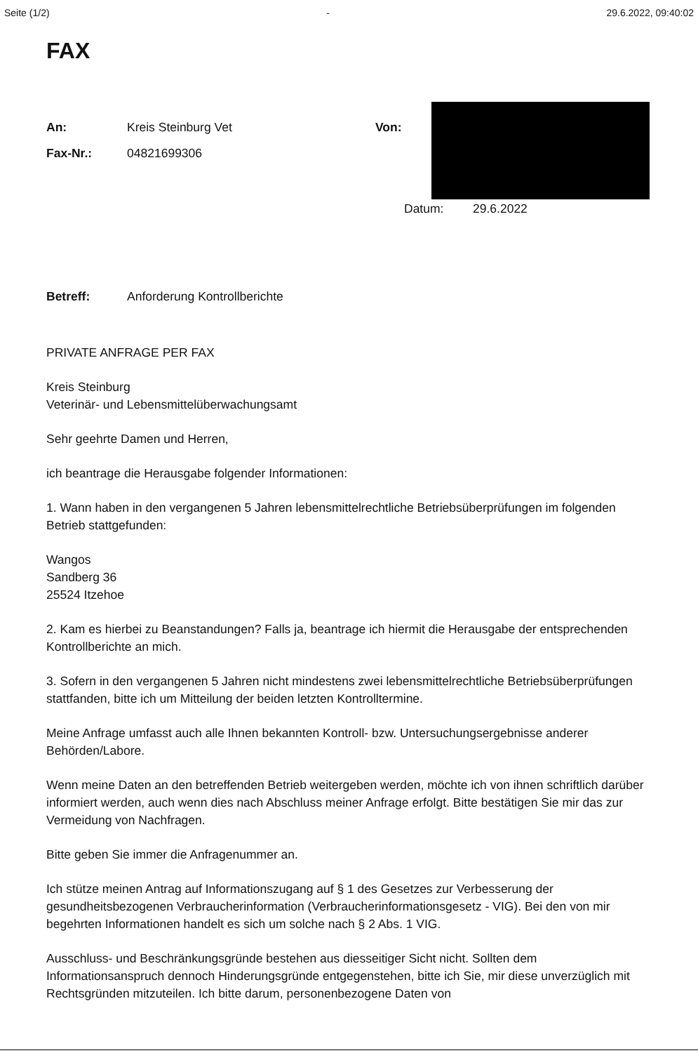Seite (1/2) - 29.6.2022, 09:40:02
FAX
An: Kreis Steinburg Vet
Fax-Nr.: 04821699306
Von:
Datum: 29.6.2022
Betreff: Anforderung Kontrollberichte
PRIVATE ANFRAGE PER FAX
Kreis Steinburg
Veterinär- und Lebensmittelüberwachungsamt
Sehr geehrte Damen und Herren,
ich beantrage die Herausgabe folgender Informationen:
1. Wann haben in den vergangenen 5 Jahren lebensmittelrechtliche Betriebsüberprüfungen im folgenden Betrieb stattgefunden:
Wangos
Sandberg 36
25524 Itzehoe
2. Kam es hierbei zu Beanstandungen? Falls ja, beantrage ich hiermit die Herausgabe der entsprechenden Kontrollberichte an mich.
3. Sofern in den vergangenen 5 Jahren nicht mindestens zwei lebensmittelrechtliche Betriebsüberprüfungen stattfanden, bitte ich um Mitteilung der beiden letzten Kontrolltermine.
Meine Anfrage umfasst auch alle Ihnen bekannten Kontroll- bzw. Untersuchungsergebnisse anderer Behörden/Labore.
Wenn meine Daten an den betreffenden Betrieb weitergeben werden, möchte ich von ihnen schriftlich darüber informiert werden, auch wenn dies nach Abschluss meiner Anfrage erfolgt. Bitte bestätigen Sie mir das zur Vermeidung von Nachfragen.
Bitte geben Sie immer die Anfragenummer an.
Ich stütze meinen Antrag auf Informationszugang auf § 1 des Gesetzes zur Verbesserung der gesundheitsbezogenen Verbraucherinformation (Verbraucherinformationsgesetz - VIG). Bei den von mir begehrten Informationen handelt es sich um solche nach § 2 Abs. 1 VIG.
Ausschluss- und Beschränkungsgründe bestehen aus diesseitiger Sicht nicht. Sollten dem Informationsanspruch dennoch Hinderungsgründe entgegenstehen, bitte ich Sie, mir diese unverzüglich mit Rechtsgründen mitzuteilen. Ich bitte darum, personenbezogene Daten von